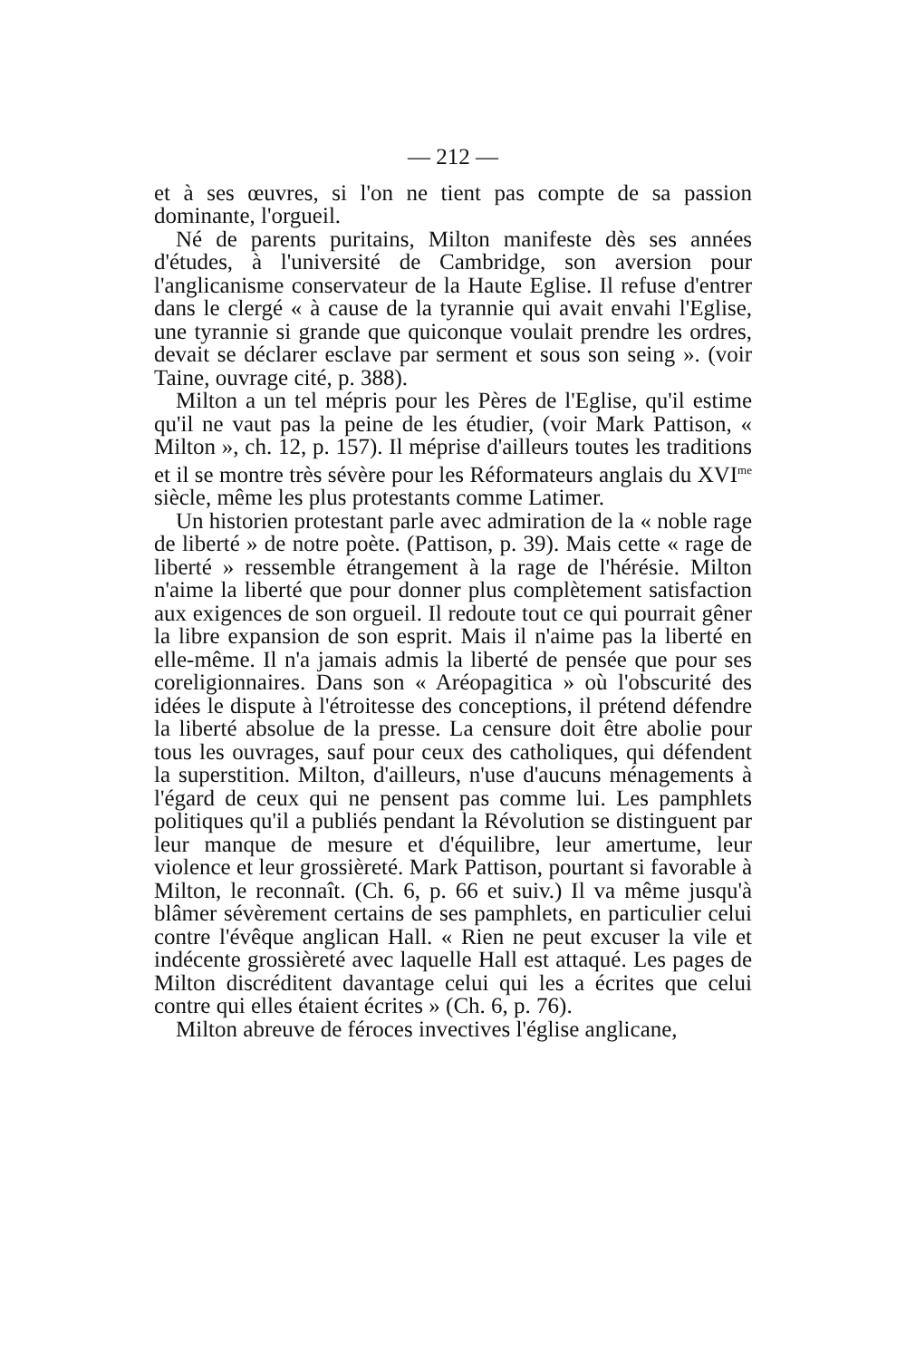— 212 —
et à ses œuvres, si l'on ne tient pas compte de sa passion dominante, l'orgueil.
Né de parents puritains, Milton manifeste dès ses années d'études, à l'université de Cambridge, son aversion pour l'anglicanisme conservateur de la Haute Eglise. Il refuse d'entrer dans le clergé « à cause de la tyrannie qui avait envahi l'Eglise, une tyrannie si grande que quiconque voulait prendre les ordres, devait se déclarer esclave par serment et sous son seing ». (voir Taine, ouvrage cité, p. 388).
Milton a un tel mépris pour les Pères de l'Eglise, qu'il estime qu'il ne vaut pas la peine de les étudier, (voir Mark Pattison, « Milton », ch. 12, p. 157). Il méprise d'ailleurs toutes les traditions et il se montre très sévère pour les Réformateurs anglais du XVI<sup>me</sup> siècle, même les plus protestants comme Latimer.
Un historien protestant parle avec admiration de la « noble rage de liberté » de notre poète. (Pattison, p. 39). Mais cette « rage de liberté » ressemble étrangement à la rage de l'hérésie. Milton n'aime la liberté que pour donner plus complètement satisfaction aux exigences de son orgueil. Il redoute tout ce qui pourrait gêner la libre expansion de son esprit. Mais il n'aime pas la liberté en elle-même. Il n'a jamais admis la liberté de pensée que pour ses coreligionnaires. Dans son « Aréopagitica » où l'obscurité des idées le dispute à l'étroitesse des conceptions, il prétend défendre la liberté absolue de la presse. La censure doit être abolie pour tous les ouvrages, sauf pour ceux des catholiques, qui défendent la superstition. Milton, d'ailleurs, n'use d'aucuns ménagements à l'égard de ceux qui ne pensent pas comme lui. Les pamphlets politiques qu'il a publiés pendant la Révolution se distinguent par leur manque de mesure et d'équilibre, leur amertume, leur violence et leur grossièreté. Mark Pattison, pourtant si favorable à Milton, le reconnaît. (Ch. 6, p. 66 et suiv.) Il va même jusqu'à blâmer sévèrement certains de ses pamphlets, en particulier celui contre l'évêque anglican Hall. « Rien ne peut excuser la vile et indécente grossièreté avec laquelle Hall est attaqué. Les pages de Milton discréditent davantage celui qui les a écrites que celui contre qui elles étaient écrites » (Ch. 6, p. 76).
Milton abreuve de féroces invectives l'église anglicane,